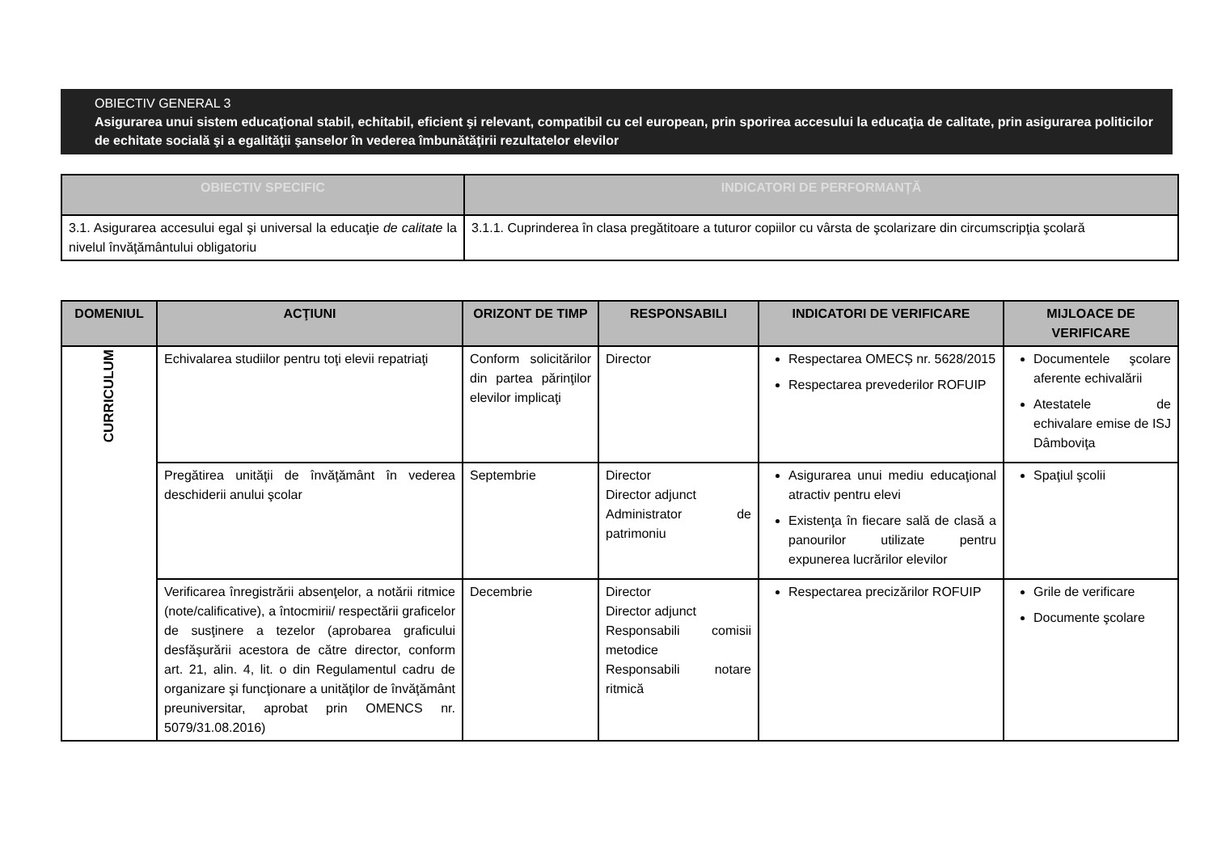OBIECTIV GENERAL 3
Asigurarea unui sistem educaţional stabil, echitabil, eficient şi relevant, compatibil cu cel european, prin sporirea accesului la educaţia de calitate, prin asigurarea politicilor de echitate socială şi a egalităţii şanselor în vederea îmbunătăţirii rezultatelor elevilor
| OBIECTIV SPECIFIC | INDICATORI DE PERFORMANȚĂ |
| --- | --- |
| 3.1. Asigurarea accesului egal şi universal la educaţie de calitate la nivelul învăţământului obligatoriu | 3.1.1. Cuprinderea în clasa pregătitoare a tuturor copiilor cu vârsta de şcolarizare din circumscripţia şcolară |
| DOMENIUL | ACŢIUNI | ORIZONT DE TIMP | RESPONSABILI | INDICATORI DE VERIFICARE | MIJLOACE DE VERIFICARE |
| --- | --- | --- | --- | --- | --- |
| CURRICULUM | Echivalarea studiilor pentru toţi elevii repatriaţi | Conform solicitărilor din partea părinţilor elevilor implicaţi | Director | Respectarea OMECȘ nr. 5628/2015 Respectarea prevederilor ROFUIP | Documentele şcolare aferente echivalării Atestatele de echivalare emise de ISJ Dâmboviţa |
| | Pregătirea unităţii de învăţământ în vederea deschiderii anului şcolar | Septembrie | Director Director adjunct Administrator de patrimoniu | Asigurarea unui mediu educaţional atractiv pentru elevi Existenţa în fiecare sală de clasă a panourilor utilizate pentru expunerea lucrărilor elevilor | Spaţiul şcolii |
| | Verificarea înregistrării absenţelor, a notării ritmice (note/calificative), a întocmirii/ respectării graficelor de susţinere a tezelor (aprobarea graficului desfăşurării acestora de către director, conform art. 21, alin. 4, lit. o din Regulamentul cadru de organizare şi funcţionare a unităţilor de învăţământ preuniversitar, aprobat prin OMENCS nr. 5079/31.08.2016) | Decembrie | Director Director adjunct Responsabili comisii metodice Responsabili notare ritmică | Respectarea precizărilor ROFUIP | Grile de verificare Documente şcolare |